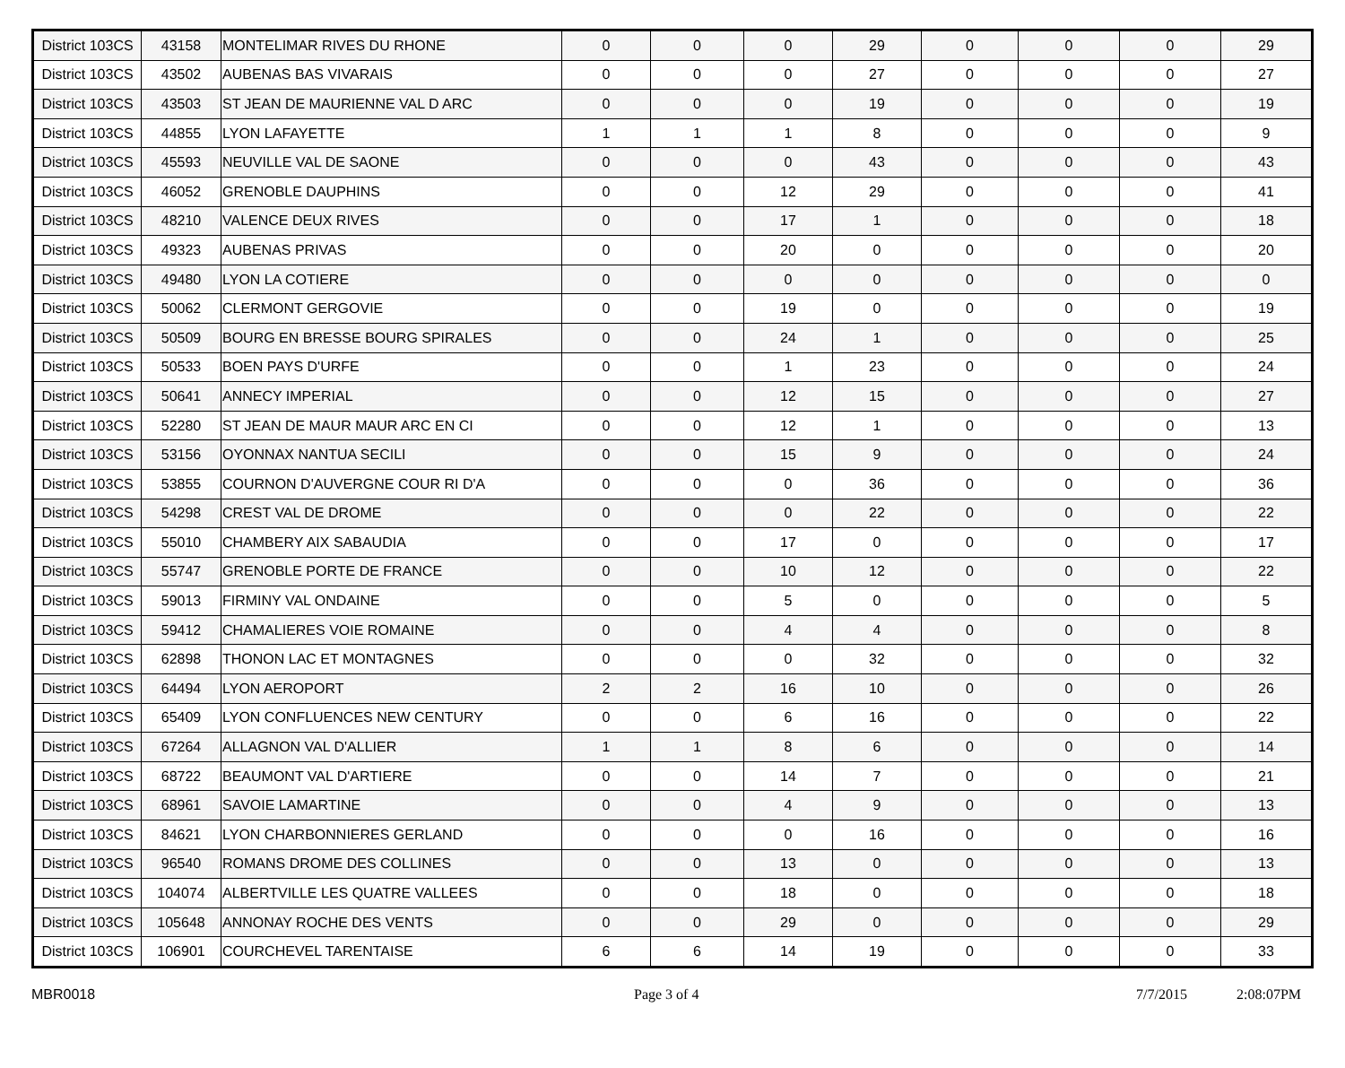| District 103CS | 43158 | MONTELIMAR RIVES DU RHONE | 0 | 0 | 0 | 29 | 0 | 0 | 0 | 29 |
| District 103CS | 43502 | AUBENAS BAS VIVARAIS | 0 | 0 | 0 | 27 | 0 | 0 | 0 | 27 |
| District 103CS | 43503 | ST JEAN DE MAURIENNE VAL D ARC | 0 | 0 | 0 | 19 | 0 | 0 | 0 | 19 |
| District 103CS | 44855 | LYON LAFAYETTE | 1 | 1 | 1 | 8 | 0 | 0 | 0 | 9 |
| District 103CS | 45593 | NEUVILLE VAL DE SAONE | 0 | 0 | 0 | 43 | 0 | 0 | 0 | 43 |
| District 103CS | 46052 | GRENOBLE DAUPHINS | 0 | 0 | 12 | 29 | 0 | 0 | 0 | 41 |
| District 103CS | 48210 | VALENCE DEUX RIVES | 0 | 0 | 17 | 1 | 0 | 0 | 0 | 18 |
| District 103CS | 49323 | AUBENAS PRIVAS | 0 | 0 | 20 | 0 | 0 | 0 | 0 | 20 |
| District 103CS | 49480 | LYON LA COTIERE | 0 | 0 | 0 | 0 | 0 | 0 | 0 | 0 |
| District 103CS | 50062 | CLERMONT GERGOVIE | 0 | 0 | 19 | 0 | 0 | 0 | 0 | 19 |
| District 103CS | 50509 | BOURG EN BRESSE BOURG SPIRALES | 0 | 0 | 24 | 1 | 0 | 0 | 0 | 25 |
| District 103CS | 50533 | BOEN PAYS D'URFE | 0 | 0 | 1 | 23 | 0 | 0 | 0 | 24 |
| District 103CS | 50641 | ANNECY IMPERIAL | 0 | 0 | 12 | 15 | 0 | 0 | 0 | 27 |
| District 103CS | 52280 | ST JEAN DE MAUR MAUR ARC EN CI | 0 | 0 | 12 | 1 | 0 | 0 | 0 | 13 |
| District 103CS | 53156 | OYONNAX NANTUA SECILI | 0 | 0 | 15 | 9 | 0 | 0 | 0 | 24 |
| District 103CS | 53855 | COURNON D'AUVERGNE COUR RI D'A | 0 | 0 | 0 | 36 | 0 | 0 | 0 | 36 |
| District 103CS | 54298 | CREST VAL DE DROME | 0 | 0 | 0 | 22 | 0 | 0 | 0 | 22 |
| District 103CS | 55010 | CHAMBERY AIX SABAUDIA | 0 | 0 | 17 | 0 | 0 | 0 | 0 | 17 |
| District 103CS | 55747 | GRENOBLE PORTE DE FRANCE | 0 | 0 | 10 | 12 | 0 | 0 | 0 | 22 |
| District 103CS | 59013 | FIRMINY VAL ONDAINE | 0 | 0 | 5 | 0 | 0 | 0 | 0 | 5 |
| District 103CS | 59412 | CHAMALIERES VOIE ROMAINE | 0 | 0 | 4 | 4 | 0 | 0 | 0 | 8 |
| District 103CS | 62898 | THONON LAC ET MONTAGNES | 0 | 0 | 0 | 32 | 0 | 0 | 0 | 32 |
| District 103CS | 64494 | LYON AEROPORT | 2 | 2 | 16 | 10 | 0 | 0 | 0 | 26 |
| District 103CS | 65409 | LYON CONFLUENCES NEW CENTURY | 0 | 0 | 6 | 16 | 0 | 0 | 0 | 22 |
| District 103CS | 67264 | ALLAGNON VAL D'ALLIER | 1 | 1 | 8 | 6 | 0 | 0 | 0 | 14 |
| District 103CS | 68722 | BEAUMONT VAL D'ARTIERE | 0 | 0 | 14 | 7 | 0 | 0 | 0 | 21 |
| District 103CS | 68961 | SAVOIE LAMARTINE | 0 | 0 | 4 | 9 | 0 | 0 | 0 | 13 |
| District 103CS | 84621 | LYON CHARBONNIERES GERLAND | 0 | 0 | 0 | 16 | 0 | 0 | 0 | 16 |
| District 103CS | 96540 | ROMANS DROME DES COLLINES | 0 | 0 | 13 | 0 | 0 | 0 | 0 | 13 |
| District 103CS | 104074 | ALBERTVILLE LES QUATRE VALLEES | 0 | 0 | 18 | 0 | 0 | 0 | 0 | 18 |
| District 103CS | 105648 | ANNONAY ROCHE DES VENTS | 0 | 0 | 29 | 0 | 0 | 0 | 0 | 29 |
| District 103CS | 106901 | COURCHEVEL TARENTAISE | 6 | 6 | 14 | 19 | 0 | 0 | 0 | 33 |
MBR0018 Page 3 of 4 7/7/2015 2:08:07PM